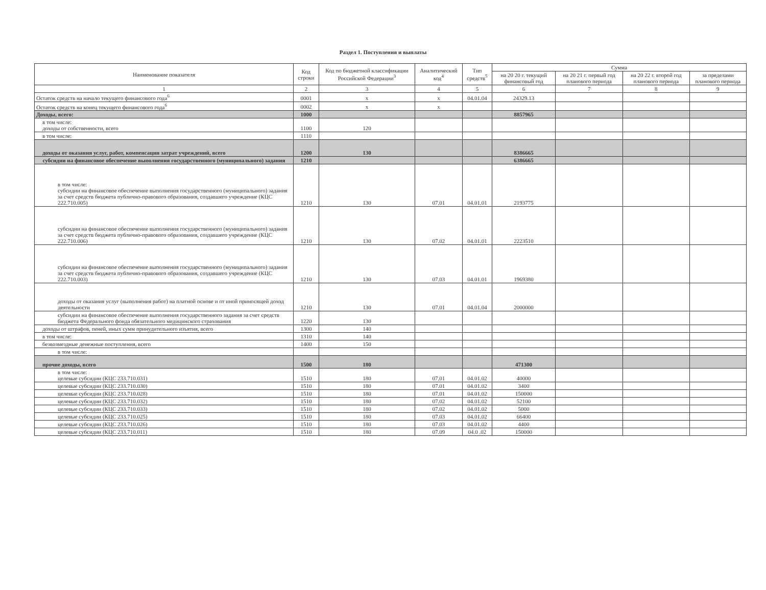Раздел 1. Поступления и выплаты
| Наименование показателя | Код строки | Код по бюджетной классификации Российской Федерации<sup>3</sup> | Аналитический код<sup>4</sup> | Тип средств<sup>5</sup> | Сумма | | | |
| --- | --- | --- | --- | --- | --- | --- | --- | --- |
| | | | | | на 20 20 г. текущий финансовый год | на 20 21 г. первый год планового периода | на 20 22 г. второй год планового периода | за пределами планового периода |
| 1 | 2 | 3 | 4 | 5 | 6 | 7 | 8 | 9 |
| Остаток средств на начало текущего финансового года<sup>6</sup> | 0001 | x | x | 04.01.04 | 24329.13 | | | |
| Остаток средств на конец текущего финансового года<sup>6</sup> | 0002 | x | x | | | | | |
| Доходы, всего: | 1000 | | | | 8857965 | | | |
| в том числе: доходы от собственности, всего | 1100 | 120 | | | | | | |
| в том числе: | 1110 | | | | | | | |
| доходы от оказания услуг, работ, компенсации затрат учреждений, всего | 1200 | 130 | | | 8386665 | | | |
| субсидии на финансовое обеспечение выполнения государственного (муниципального) задания | 1210 | | | | 6386665 | | | |
| в том числе: субсидии на финансовое обеспечение выполнения государственного (муниципального) задания за счет средств бюджета публично-правового образования, создавшего учреждение (КЦС 222.710.005) | 1210 | 130 | 07.01 | 04.01.01 | 2193775 | | | |
| субсидии на финансовое обеспечение выполнения государственного (муниципального) задания за счет средств бюджета публично-правового образования, создавшего учреждение (КЦС 222.710.006) | 1210 | 130 | 07.02 | 04.01.01 | 2223510 | | | |
| субсидии на финансовое обеспечение выполнения государственного (муниципального) задания за счет средств бюджета публично-правового образования, создавшего учреждение (КЦС 222.710.003) | 1210 | 130 | 07.03 | 04.01.01 | 1969380 | | | |
| доходы от оказания услуг (выполнения работ) на платной основе и от иной приносящей доход деятельности | 1210 | 130 | 07.01 | 04.01.04 | 2000000 | | | |
| субсидии на финансовое обеспечение выполнения государственного задания за счет средств бюджета Федерального фонда обязательного медицинского страхования | 1220 | 130 | | | | | | |
| доходы от штрафов, пеней, иных сумм принудительного изъятия, всего | 1300 | 140 | | | | | | |
| в том числе: | 1310 | 140 | | | | | | |
| безвозмездные денежные поступления, всего | 1400 | 150 | | | | | | |
| в том числе: | | | | | | | | |
| прочие доходы, всего | 1500 | 180 | | | 471300 | | | |
| в том числе: целевые субсидии (КЦС 233.710.031) | 1510 | 180 | 07.01 | 04.01.02 | 40000 | | | |
| целевые субсидии (КЦС 233.710.030) | 1510 | 180 | 07.01 | 04.01.02 | 3400 | | | |
| целевые субсидии (КЦС 233.710.028) | 1510 | 180 | 07.01 | 04.01.02 | 150000 | | | |
| целевые субсидии (КЦС 233.710.032) | 1510 | 180 | 07.02 | 04.01.02 | 52100 | | | |
| целевые субсидии (КЦС 233.710.033) | 1510 | 180 | 07.02 | 04.01.02 | 5000 | | | |
| целевые субсидии (КЦС 233.710.025) | 1510 | 180 | 07.03 | 04.01.02 | 66400 | | | |
| целевые субсидии (КЦС 233.710.026) | 1510 | 180 | 07.03 | 04.01.02 | 4400 | | | |
| целевые субсидии (КЦС 233.710.011) | 1510 | 180 | 07.09 | 04.0 .02 | 150000 | | | |